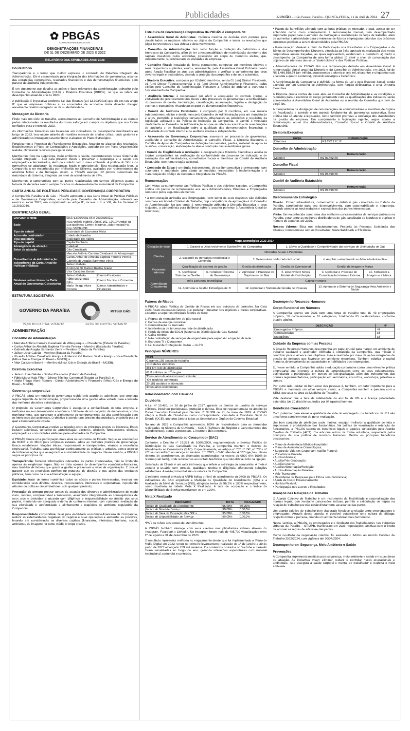Publicidades A UNIÃO – João Pessoa, Paraíba - QUINTA-FEIRA, 11 de abril de 2024 27
✿ PBGÁS
COMPANHIA PARAIBANA DE GÁS
DEMONSTRAÇÕES FINANCEIRAS
DE 31 DE DEZEMBRO DE 2023 E 2022
RELATÓRIO DAS ATIVIDADES ANO: 2023
Do Relatório
Transparência é o termo que melhor expressa o conteúdo do Relatório Integrado da Administração. Ele é caracterizado pela integração das informações de governança, alcance das estratégias corporativas, resultados financeiros e das demonstrações financeiras, com parecer de auditoria independente.
É um documento que detalha as ações e fatos relevantes da administração, subscrito pelo Conselho de Administração (CAD) e Diretoria Executiva (DIREX), no que se refere ao desempenho anual do ano de 2023.
A publicação é imperativa conforme Lei das Estatais (Lei 13.303/2016) que diz em seu artigo 8º que as empresas públicas e as sociedades de economia mista deverão divulgar anualmente relatório integrado ou de sustentabilidade.
Mensagem da Diretoria
Findo mais um ciclo de trabalho, apresentamos ao Conselho de Administração e as demais partes relacionadas os resultados do nosso esforço em cumprir os objetivos que nos foram confiados para o exercício 2023.
As informações fornecidas são baseadas em indicadores de desempenho monitorados ao longo de 2023. Isso ocorre através de reuniões mensais de análise crítica, onde gestores e administradores interagem para monitorar o alcance do Plano Estratégico.
Fortalecemos o Processo de Planejamento Estratégico, focando no alcance dos resultados. Estabelecemos o Plano de Contratações e Aquisições, apoiado por um Plano Orçamentário realista, otimizando recursos para gerar valor.
Mantivemos foco na segurança, meio ambiente e saúde, reestruturamos nosso Sistema de Gestão Integrado – SGI para prevenir riscos e preservar a segurança e a saúde dos empregados e terceirizados, além do cuidado com o meio ambiente. A política do SGI e os normativos se adaptaram às mudanças legais e operacionais. Esta readequação levou a Companhia a ser reconhecida por melhorias no Sistema, avaliadas por representantes da acionista Mitsui e da Bahiagás. Assim, a PBGÁS avançou 22 pontos percentuais na maturidade do Sistema, atingindo um nível de atendimento de 87%.
Mantivemos o compromisso com as partes relacionadas em sermos diligentes quanto a tomada de decisões sendo sempre focados no desenvolvimento sustentável da Companhia.
CARTA ANUAL DE POLÍTICAS PÚBLICAS E GOVERNANÇA CORPORATIVA
A Companhia Paraibana de Gás - PBGÁS apresenta a sua Carta Anual de Políticas Públicas e de Governança Corporativa, subscrita pelo Conselho de Administração, referente ao exercício social 2023, em cumprimento ao artigo 8º, incisos I, III e VIII, da Lei Federal nº 13.303/2016.
IDENTIFICAÇÃO GERAL
| CNPJ/MF e NIRE | 00.371.600/0001-66 e 25300009217 | |
| Sede | Rua Antônio Rabelo Júnior, 161, 12º/19º Andar do Eco Business Center, Miramar, João Pessoa/PB, Cep: 58032-090 | |
| Tipo de estatal | Sociedade de Economia Mista | |
| Acionista controlador | Estado da Paraíba | |
| Tipo societário | Sociedade por Ações | |
| Tipo de capital | Capital Fechado | |
| Abrangência de atuação | Estadual | |
| Setor de atuação | Gás Canalizado | |
| Conselheiros de Administração subscritores da Carta Anual de Políticas Públicas | Marcelo Antônio Carreira Cavalcanti de Albuquerque | |
| | Carlos Arthur de Almeida Baptista Ferreira Pereira | |
| | Gabriela de Aragão Sarmento Vieira | |
| | Jailson Galvão | |
| | Anderson Gil Ramos Bastos Araújo | |
| | Vitor Calazans Baroni | |
| Diretores subscritores da Carta Anual de Governança Corporativa | Jailson Galvão | Diretor-Presidente |
| | Fábio Mariz Maia Filho | Diretor Técnico e Comercial |
| | Mario Thiago Alves Romero | Diretor Administrativo e Financeiro |
ESTRUTURA SOCIETÁRIA
GOVERNO DA PARAÍBA MITSUI GÁS
75,5% DO CAPITAL VOTANTE 24,5% DO CAPITAL VOTANTE
ADMINISTRAÇÃO
Conselho de Administração
• Marcelo Antônio Carreira Cavalcanti de Albuquerque – Presidente (Estado da Paraíba);
• Carlos Arthur de Almeida Baptista Ferreira Pereira – Membro (Estado da Paraíba);
• Gabriela de Aragão Sarmento Vieira – Membro (Estado da Paraíba);
• Jailson José Galvão - Membro (Estado da Paraíba);
• Ricardo Antônio Cavalcanti Araújo e Anderson Gil Ramos Bastos Araújo – Vice-Presidente (Mitsui Gás e Energia do Brasil – MGEB); e
• Vitor Calazans Baroni – Membro (Mitsui Gás e Energia do Brasil – MGEB).
Diretoria Executiva
• Jailson José Galvão - Diretor-Presidente (Estado da Paraíba);
• Fábio Mariz Maia Filho – Diretor Técnico-Comercial (Estado da Paraíba); e
• Mario Thiago Alves Romero - Diretor Administrativo e Financeiro (Mitsui Gás e Energia do Brasil – MGEB).
Governança corporativa
A PBGÁS adota um modelo de governança regido pelo acordo de acionistas, que emprega regime tripartite de Administração, proporcionando uma gestão ativa voltada para a tomada das melhores decisões estratégicas.
O propósito da Governança Corporativa é assegurar a confiabilidade de uma empresa e melhorias no seu desempenho econômico. Utiliza-se de um conjunto de mecanismos, como monitoramento, que garantam o alinhamento do comportamento da alta administração com os interesses dos acionistas. O objetivo é atender aos anseios da sociedade, propósito para o qual a Companhia foi criada.
A Governança Corporativa envolve as relações entre os principais grupos de interesse. Estes incluem acionistas, conselho de administração, diretores, credores, fornecedores, clientes, empregados e comunidades afetadas pelas atividades da Companhia.
A PBGÁS busca uma participação mais ativa na economia do Estado. Segue as orientações da OCDE e do IBGC para empresas estatais, adota as melhores práticas de governança. Busca estabelecer relações éticas, responsáveis e transparentes, visando a excelência empresarial. Trabalha para aperfeiçoar continuamente as práticas e atitudes, com o objetivo de fortalecer ações que assegurem a sustentabilidade do negócio. Nesse sentido, a PBGÁS segue os princípios da:
Transparência: fornecer informações relevantes às partes interessadas, não se limitando apenas às exigências legais. Não se trata apenas de desempenho econômico-financeiro, mas também de fatores que guiam a gestão e preservam o valor da organização. É crucial garantir que os envolvidos confiem no processo de decisão e nas ações das entidades públicas, bem como na sua administração e equipe;
Equidade: tratar de forma isonômica todos os sócios e partes interessadas, levando em consideração seus direitos, deveres, necessidades, interesses e expectativas, repudiando atitudes ou políticas discriminatórias, sob qualquer pretexto;
Prestação de contas: prestar contas da atuação dos diretores e administradores de modo claro, conciso, compreensível e tempestivo, assumindo integralmente as consequências de seus atos e omissões e atuando com diligência e responsabilidade no âmbito dos seus papéis, mantendo um adequado sistema de controles internos, com constante avaliação de sua efetividade e conformidade e alinhamento a requisitos do ambiente regulatório da Companhia;
Responsabilidade corporativa: zelar pela viabilidade econômico-financeira da Companhia, reduzir as externalidades negativas do negócio e suas operações e aumentar as positivas, levando em consideração os diversos capitais (financeiro, intelectual, humano, social, ambiental, de imagem) no curto, médio e longo prazos.
Estrutura de Governança Corporativa da PBGÁS é composta de:
• Assembleia Geral de Acionistas: instância máxima de decisão, com poderes para decidir todos os negócios relativos ao objeto da Companhia e tomar as resoluções que julgar convenientes a sua defesa e desenvolvimento.
• Conselho de Administração: tem como função a proteção do patrimônio e dos interesses da Companhia, além de ter a responsabilidade de maximização do retorno dos capitais investidos pelos acionistas, possuindo um corpo de membros eleitos, que, conjuntamente, supervisionam as atividades da empresa.
• Conselho Fiscal: instalado de forma permanente, composto por membros efetivos e seus respectivos suplentes, eleitos, anualmente, pela Assembleia Geral Ordinária, tendo como função fiscalizar os atos dos administradores e verificar o cumprimento dos seus deveres legais e estatutários, visando a proteção da companhia e de seus acionistas.
• Diretoria Executiva: composta por 03 (três) membros, sendo 01 (um) Diretor Presidente, 01 (um) Diretor Técnico-comercial e 01 (um) Diretor Administrativo e Financeiro, todos eleitos pelo Conselho de Administração. Possuem a função de ordenar a estrutura e funcionamento da Companhia.
• Auditoria Interna: é responsável por aferir a adequação do controle interno, a efetividade do gerenciamento dos riscos e dos processos de governança e a confiabilidade do processo de coleta, mensuração, classificação, acumulação, registro e divulgação de eventos e transações, visando ao preparo de demonstrações financeiras.
• Comitê de Auditoria Estatutário: é composto por 3 membros, em sua maioria independentes, eleitos e destituíveis pelo Conselho de Administração para um mandato de 2 anos, permitida 3 reeleições consecutivas, observadas as condições e requisitos da legislação aplicável e da Política de Indicação da Companhia. O Comitê é vinculado diretamente ao Conselho de Administração no que se refere ao exercício de suas funções de auditoria e de fiscalização sobre a qualidade das demonstrações financeiras e efetividade do controle interno e de auditoria interna e independente.
• Assessoria de Governança Corporativa: assessora os processos de governança, auxiliando o Conselho de Administração, o Conselho Fiscal, a Diretoria Executiva e Comitês de Apoio da Companhia na definição das reuniões, pautas, material de apoio às reuniões, convocação, elaboração de atas e condução das assembleias gerais.
• Comitê de Elegibilidade e Avaliação: é designado pela Diretoria Executiva e auxilia os órgãos competentes na verificação da conformidade do processo de indicação e de avaliação dos administradores, conselheiros fiscais e membros do Comitê de Auditoria Estatutário, sem remuneração adicional.
• Comissão de Ética: é um órgão independente, de caráter consultivo e permanente, com autonomia e autoridade para adotar as medidas necessárias à implementação e à manutenção do Código de Conduta e Integridade da PBGÁS.
Remuneração:
Com vistas ao cumprimento das Políticas Públicas e dos objetivos traçados, a Companhia pratica um pacote de remuneração aos seus Administradores, Diretores e Empregados composto pelos seguintes elementos:
• a remuneração atribuída aos Empregados, bem como os seus reajustes são definidos com base em Acordo Coletivo de Trabalho, cuja competência de aprovação é do Conselho de Administração. No que tange à remuneração atribuída à Diretoria Executiva e seus reajustes, a competência para deliberar sobre o assunto pertence à Assembleia Geral de Acionistas;
• Pacote de Benefícios alinhado com as boas práticas de mercado, o qual, apesar de ser entendido como mero complemento à remuneração mensal, tem desempenhado importante papel para o aumento da motivação e manutenção da força de trabalho, além de aumentar a atratividade para o interesse de futuros empregados oriundos dos próximos concursos públicos a serem desenvolvidos pela PBGÁS;
• Remuneração Variável a título de Participação nos Resultados aos Empregados e de Bônus de Desempenho dos Diretores, vinculada ao êxito apurado na realização das metas corporativas anuais traçadas, as quais representam, evidenciam e permitem: a) medir o desempenho da Companhia de uma forma global; b) aferir o nível de consecução dos objetivos de interesse dos seus "stakeholders" e das Políticas Públicas.
• Administradores da PBGÁS têm sua remuneração definida em Assembleia Geral. A remuneração global anual da Diretoria e do Conselho de Administração, em 2023, foi de R$ 1.486.850,74 (um milhão, quatrocentos e oitenta e seis mil, oitocentos e cinquenta reais e setenta e quatro centavos), incluindo encargos e benefícios:
A Administração da Companhia é definida na forma da Lei e pelo Estatuto Social, sendo exercida por um Conselho de Administração, com função deliberativa, e uma Diretoria Executiva.
A Diretoria presta contas de seus atos ao Conselho de Administração e as condições e requisitos para o exercício do cargo, juntamente com as qualificações dos indicados, serão apresentadas à Assembleia Geral de Acionistas ou à reunião do Conselho que tiver de elegê-los.
A transparência na divulgação de remunerações de administradores e membros de órgãos de fiscalização e controle é um aspecto fundamental da governança corporativa. Essa prática não só atende à legislação, como também promove a confiança dos stakeholders na gestão da empresa. Em cumprimento à legislação vigente, segue abaixo a remuneração anual dos Administradores, Conselho Fiscal e Comitê de Auditoria Estatutário.
Diretoria Executiva
| Cargo | Remuneração |
| --- | --- |
| Diretores | R$ 272.217,12 |
Conselho de Administração
| | Remuneração |
| --- | --- |
| Membro | R$ 36.862,80 |
Conselho Fiscal
| | Remuneração |
| --- | --- |
| Membro | R$ 29.490,36 |
Comitê de Auditoria Estatutário
| | Remuneração |
| --- | --- |
| Membro | R$ 29.490,36 |
Direcionamento Estratégico
Missão: Prover infraestrutura, comercializar e distribuir gás canalizado no Estado da Paraíba, contribuindo para seu desenvolvimento, com sustentabilidade e segurança, visando atender as necessidades e expectativas das partes interessadas.
Visão: Ser reconhecida como uma das melhores concessionárias de serviços públicos na Paraíba, estar entre as melhores distribuidoras de gás canalizado do Nordeste e duplicar o número de usuários até 2026.
Nossos Valores: Ética nos relacionamentos; Respeito às Pessoas; Satisfação dos Clientes; Compromisso com os Resultados; Sustentabilidade e Eficiência.
| Mapa Estratégico 2023-2027 | | | | | | |
| Geração de valor | 0. Garantir o Desenvolvimento Sustentável da Companhia | | | 1. Elevar a Qualidade e Competitividade dos serviços de Distrivuição de Gás | | |
| Clientes | Mercados Atuais e Potenciais | | | | | |
| | 2. Expandir os Mercados Residencial e Comercial | | 3. Desenvolver o Mercado Industrial | | 4. Ampliar o atendimento ao Mercado Automotivo | |
| Processos Internos | Qualificação do sistema de gestão | | Gestão da distribuição | Gestão da Operacional | Gestão da imagem e Marca | |
| | 5. Aperfeiçoar Sistema de Gestão | 6. Fortalecer Sistema de Governança | 7. Aprimorar o Processo de Suprimento de Gás | 8. Desenvolver Novos Modais de Distribuição | 9. Aprimorar o Processo de Comunicação Interna e Externa | 10. Fortalecer a Imagem e a Marca |
| Aprendizado Crescimento | Infra Estrutura Tecnológica | | Capital Humano | | | |
| | 11. Aprimorar a Gestão Estratégica de TI | | 12. Aprimorar o Sistema de Gestão de Pessoas | | 13. Aprimorar o Sistema de Segurança Meio Ambiente e Saúde | |
Fatores de Riscos
A PBGÁS adota Política de Gestão de Riscos em sua estrutura de controles. No Ciclo 2023 foram mapeados fatores que poderiam impactar nos objetivos e metas corporativas. Listamos a seguir os principais fatores de risco:
1. Regras do mercado livre de gás natural
2. Fontes de energia renovável
3. Concentração de mercado
4. Interferência de terceiros na rede de distribuição
5. Perda de Ativos do SDGN (Sistema de Distribuição de Gás Natural
6. Caixa mínimo
7. Não contratação de serviços de engenharia para expansão e ligação de rede
8. Estrutura TI e Datacenter
9. Lei Geral de Proteção de Dados – LGPD
Principais NÚMEROS
| 2023 |
| --- |
| Geramos 180 postos de trabalho |
| 14 Cidades atendidas |
| 381 km rede de distribuição |
| 61.8 milhões de m<sup>3</sup> de gás |
| 35 usuários de abastecimento veicular |
| 407 usuários comerciais |
| 29.181 usuários residenciais |
| 39 usuários residenciais |
Relacionamento com Usuários
Ouvidoria
A Lei nº 13.460, de 26 de junho de 2017, garante os direitos do usuário de serviços públicos, incluindo participação, proteção e defesa. Esta foi regulamentada no âmbito do Poder Executivo Estadual pelo Decreto nº 38.309 de 21 de maio de 2018. A PBGÁS integra a Rede de Ouvidorias como correspondente, vinculada à Ouvidoria Geral do Estado (OGE), que atua junto a todas as Secretarias e Órgãos do Governo Estadual.
No ano de 2023 a Companhia apresentou 100% de resolutividade para as demandas registradas no Sistema de Ouvidoria – SOGE (Software de Registro e Gerenciamento dos Atendimentos), sendo 3 processos, 1 interno e dois externos.
Serviço de Atendimento ao Consumidor (SAC)
Conforme o Decreto nº 29.331 de 10/06/2008, regulamentando o Serviço Público de Distribuição de Gás Canalizado na Paraíba, a Companhia mantém o Serviço de Atendimento ao Consumidor (SAC). Especificamente, os artigos nº 73º, nº 74º, nº 75º e nº 76º se concentram no serviço ao usuário. Em 2023, o SAC atendeu 4.027 ligações. Nesse sistema de atendimentos, as chamadas abandonadas na espera do 0800 têm 100% de retorno (call back), onde retornamos ao contato telefônico que não obteve êxito na ligação.
Satisfação do Cliente é um valor intrínseco que reflete a estratégia da companhia. A meta é atender o usuário com cortesia, qualidade técnica e diligência, oferecendo soluções satisfatórias. A razão primordial são os valores da Companhia.
O relatório mensal enviado à ARPB indica o nível de atendimento do 0800 da PBGÁS. Os indicadores do SAC englobam a Medição de Qualidade do Atendimento (IQA) e a Avaliação de Nível de Serviços (INS), atingindo metas de 96,2% e 100% respectivamente, como mostrado na tabela Meta X Realizado. A taxa de ocupação e o Índice de Disponibilidade de Serviço mantiveram-se em 100%.
Meta X Realizado
| INDICADOR | META | REALIZADO |
| --- | --- | --- |
| Índice de Qualidade do Atendimento | 95,00% | 96,20% |
| Índice de Nível de Serviço | 90,00% | 100,0% |
| Índice de Taxa de Ocupação das *PA´s | 95,00% | 100,0% |
| Índice de Disponibilidade de Serviço | 99,00% | 100,0% |
*PA´s se refere aos postos de atendimentos.
A PBGÁS também interage com seus clientes nas plataformas virtuais através do Instagram, Facebook e Linkedin. No Instagram foram mais de 495.700 visualizações entre 1º de agosto e 31 de dezembro de 2023.
O resultado representa melhoria no engajamento desde que foi implementado o Plano de Mídia Digital em 2022, tendo no primeiro levantamento realizado de 1° de janeiro a 30 de junho de 2022 alcançado 289 mil usuários. Os conteúdos postados no Youtube e Linkedin foram visualizadas ao longo do ano, gerando interações espontâneas com material institucional, comercial e conteúdo.
Desempenho Recursos Humanos
Corpo Funcional em Números
A Companhia operou em 2023 com uma força de trabalho total de 49 empregados próprios, 18 comissionados e 18 estagiários, totalizando 85 colaboradores, conforme quadro abaixo.
| DESCRIÇÃO | Nº |
| --- | --- |
| Empregados Próprios | 49 |
| Comissionados | 18 |
| Estagiários | 18 |
Cuidado da Empresa com as Pessoas
A área de Recursos Humanos desempenha um papel crucial para manter um ambiente de trabalho saudável e acolhedor. Alinhada à estratégia da Companhia, sua missão é contribuir para o alcance dos objetivos. Isso é realizado por meio de ações integradas de gestão de pessoas que favorece um ambiente respeitoso. Também valoriza o capital humano, desenvolvendo as capacidades e habilidades dos empregados.
E, nesse sentido, a Companhia adota a educação corporativa como uma relevante prática empresarial que promove a cultura de aprendizagem entre os seus colaboradores, estimulando a participação em cursos de pós-graduação, além dos treinamentos das normas regulamentadoras, participação em seminários, encontros, workshops, palestras e cursos.
Por outro lado, cuidar do bem-estar das pessoas é, também, um fator importante para a PBGÁS e mantendo um olhar sempre atento, a Companhia mantém a parceria com o SESI, que atua na área da Medicina do Trabalho.
Vale destacar que a taxa de rotatividade do ano foi de 0% e a licença paternidade estendida (de 20 dias) foi usufruída por 04 (quatro) homens.
Benefícios Concedidos
Com potencial para elevar a qualidade de vida do empregado, os benefícios de RH são uma forma complementar de gerar motivação.
Um bom conjunto de privilégios pode motivar, engajar, melhorar a qualidade de vida e impulsionar a produtividade dos funcionários. Na política de valorização e retenção de funcionários, a PBGÁS supera os benefícios legais e aqueles concedidos pelo Acordo Coletivo de Trabalho (ACT). Ela adiciona outros de forma voluntária, respaldada pelos princípios de sua política de recursos humanos. Dentre os principais benefícios destacamos:
• Plano de Assistência Médico-Hospitalar;
• Plano de Assistência Odontológica;
• Seguro de Vida em Grupo com Auxílio Funeral;
• Previdência Privada;
• Auxílio Idiomas;
• Auxílio Pós-Graduação;
• Auxílio Creche;
• Auxílio Alimentação/Refeição;
• Auxílio Alimentação Natalino;
• Vale Transporte;
• Reembolso de Despesas para Filhos com Deficiência;
• Ajuda de Custo Estacionamento;
• Horário Flexível;
• Participação nos Lucros e Resultados
Avanços nas Relações de Trabalho
O Acordo Coletivo de Trabalho é um instrumento de flexibilidade e racionalização das normas legais, pois mediante concessões mútuas, permite a estipulação de regras na relação de trabalho que não estão diretamente ao alcance das partes.
Um acordo coletivo de trabalho bem elaborado fortalece a relação entre empregadores e empregados. Através desse acordo, é possível estabelecer uma cultura de diálogo, respeito mútuo e parceria, criando um ambiente laboral mais harmonioso.
Nesse sentido, a PBGÁS, os empregados e o Sindicato dos Trabalhadores nas Indústrias Urbanas da Paraíba – STIUPB, mantiveram em 2023 negociações coletivas com o intuito de aprovar as regras de interesse das partes.
Como resultado da negociação coletiva, foi assinado o Aditivo ao Acordo Coletivo de Trabalho 2022/2024, com vigência até 30/04/2024.
Desempenho em Segurança, Meio Ambiente e Saúde
Prevenções
A Companhia implementa medidas para segurança, meio ambiente e saúde em suas áreas de atuação. As iniciativas visam eliminar, reduzir e controlar riscos ocupacionais e ambientais. Isso assegura a saúde corporal e mental do trabalhador e respeita o meio ambiente.